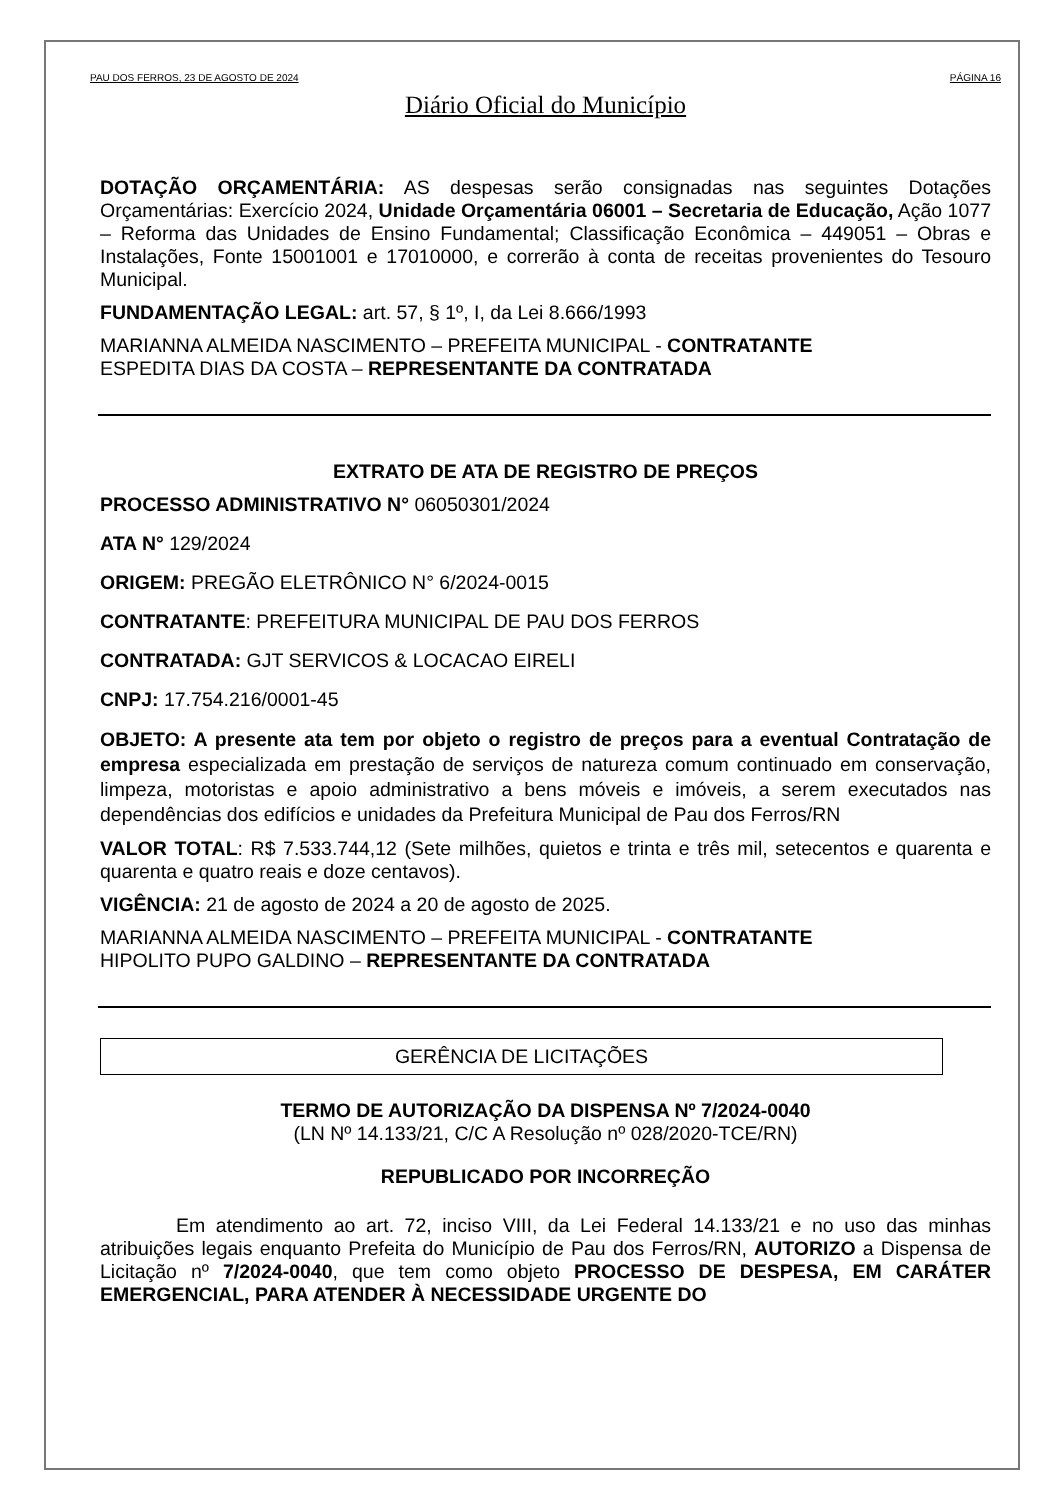PAU DOS FERROS, 23 DE AGOSTO DE 2024 PÁGINA 16
Diário Oficial do Município
DOTAÇÃO ORÇAMENTÁRIA: AS despesas serão consignadas nas seguintes Dotações Orçamentárias: Exercício 2024, Unidade Orçamentária 06001 – Secretaria de Educação, Ação 1077 – Reforma das Unidades de Ensino Fundamental; Classificação Econômica – 449051 – Obras e Instalações, Fonte 15001001 e 17010000, e correrão à conta de receitas provenientes do Tesouro Municipal.
FUNDAMENTAÇÃO LEGAL: art. 57, § 1º, I, da Lei 8.666/1993
MARIANNA ALMEIDA NASCIMENTO – PREFEITA MUNICIPAL - CONTRATANTE
ESPEDITA DIAS DA COSTA – REPRESENTANTE DA CONTRATADA
EXTRATO DE ATA DE REGISTRO DE PREÇOS
PROCESSO ADMINISTRATIVO N° 06050301/2024
ATA N° 129/2024
ORIGEM: PREGÃO ELETRÔNICO N° 6/2024-0015
CONTRATANTE: PREFEITURA MUNICIPAL DE PAU DOS FERROS
CONTRATADA: GJT SERVICOS & LOCACAO EIRELI
CNPJ: 17.754.216/0001-45
OBJETO: A presente ata tem por objeto o registro de preços para a eventual Contratação de empresa especializada em prestação de serviços de natureza comum continuado em conservação, limpeza, motoristas e apoio administrativo a bens móveis e imóveis, a serem executados nas dependências dos edifícios e unidades da Prefeitura Municipal de Pau dos Ferros/RN
VALOR TOTAL: R$ 7.533.744,12 (Sete milhões, quietos e trinta e três mil, setecentos e quarenta e quarenta e quatro reais e doze centavos).
VIGÊNCIA: 21 de agosto de 2024 a 20 de agosto de 2025.
MARIANNA ALMEIDA NASCIMENTO – PREFEITA MUNICIPAL - CONTRATANTE
HIPOLITO PUPO GALDINO – REPRESENTANTE DA CONTRATADA
GERÊNCIA DE LICITAÇÕES
TERMO DE AUTORIZAÇÃO DA DISPENSA Nº 7/2024-0040
(LN Nº 14.133/21, C/C A Resolução nº 028/2020-TCE/RN)
REPUBLICADO POR INCORREÇÃO
Em atendimento ao art. 72, inciso VIII, da Lei Federal 14.133/21 e no uso das minhas atribuições legais enquanto Prefeita do Município de Pau dos Ferros/RN, AUTORIZO a Dispensa de Licitação nº 7/2024-0040, que tem como objeto PROCESSO DE DESPESA, EM CARÁTER EMERGENCIAL, PARA ATENDER À NECESSIDADE URGENTE DO